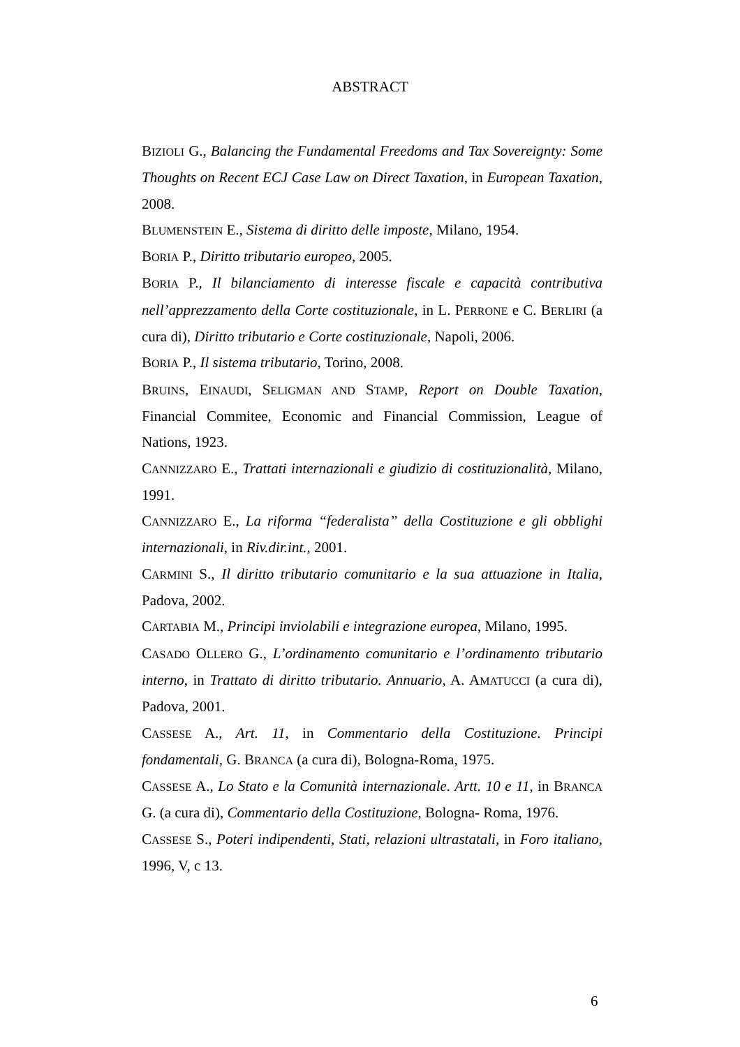ABSTRACT
BIZIOLI G., Balancing the Fundamental Freedoms and Tax Sovereignty: Some Thoughts on Recent ECJ Case Law on Direct Taxation, in European Taxation, 2008.
BLUMENSTEIN E., Sistema di diritto delle imposte, Milano, 1954.
BORIA P., Diritto tributario europeo, 2005.
BORIA P., Il bilanciamento di interesse fiscale e capacità contributiva nell’apprezzamento della Corte costituzionale, in L. PERRONE e C. BERLIRI (a cura di), Diritto tributario e Corte costituzionale, Napoli, 2006.
BORIA P., Il sistema tributario, Torino, 2008.
BRUINS, EINAUDI, SELIGMAN AND STAMP, Report on Double Taxation, Financial Commitee, Economic and Financial Commission, League of Nations, 1923.
CANNIZZARO E., Trattati internazionali e giudizio di costituzionalità, Milano, 1991.
CANNIZZARO E., La riforma “federalista” della Costituzione e gli obblighi internazionali, in Riv.dir.int., 2001.
CARMINI S., Il diritto tributario comunitario e la sua attuazione in Italia, Padova, 2002.
CARTABIA M., Principi inviolabili e integrazione europea, Milano, 1995.
CASADO OLLERO G., L’ordinamento comunitario e l’ordinamento tributario interno, in Trattato di diritto tributario. Annuario, A. AMATUCCI (a cura di), Padova, 2001.
CASSESE A., Art. 11, in Commentario della Costituzione. Principi fondamentali, G. BRANCA (a cura di), Bologna-Roma, 1975.
CASSESE A., Lo Stato e la Comunità internazionale. Artt. 10 e 11, in BRANCA G. (a cura di), Commentario della Costituzione, Bologna- Roma, 1976.
CASSESE S., Poteri indipendenti, Stati, relazioni ultrastatali, in Foro italiano, 1996, V, c 13.
6